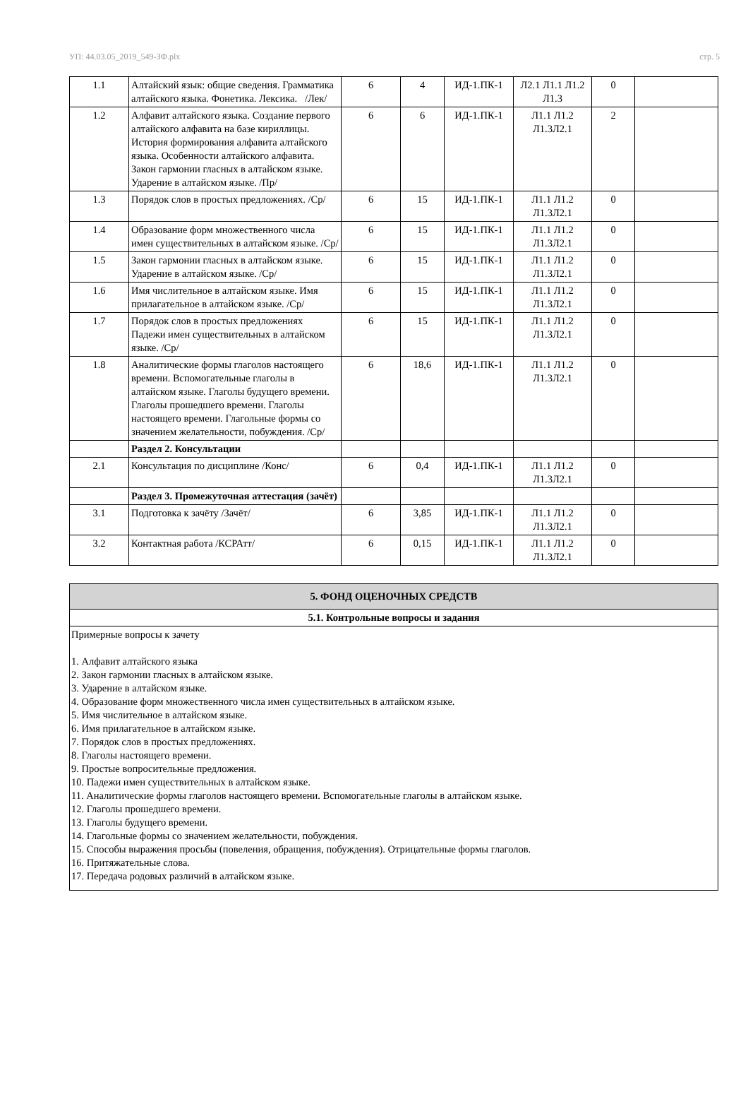УП: 44.03.05_2019_549-ЗФ.plx стр. 5
| 1.1 | Алтайский язык: общие сведения. Грамматика алтайского языка. Фонетика. Лексика. /Лек/ | 6 | 4 | ИД-1.ПК-1 | Л2.1 Л1.1 Л1.2 Л1.3 | 0 | |
| 1.2 | Алфавит алтайского языка. Создание первого алтайского алфавита на базе кириллицы. История формирования алфавита алтайского языка. Особенности алтайского алфавита. Закон гармонии гласных в алтайском языке. Ударение в алтайском языке. /Пр/ | 6 | 6 | ИД-1.ПК-1 | Л1.1 Л1.2 Л1.3Л2.1 | 2 | |
| 1.3 | Порядок слов в простых предложениях. /Ср/ | 6 | 15 | ИД-1.ПК-1 | Л1.1 Л1.2 Л1.3Л2.1 | 0 | |
| 1.4 | Образование форм множественного числа имен существительных в алтайском языке. /Ср/ | 6 | 15 | ИД-1.ПК-1 | Л1.1 Л1.2 Л1.3Л2.1 | 0 | |
| 1.5 | Закон гармонии гласных в алтайском языке. Ударение в алтайском языке. /Ср/ | 6 | 15 | ИД-1.ПК-1 | Л1.1 Л1.2 Л1.3Л2.1 | 0 | |
| 1.6 | Имя числительное в алтайском языке. Имя прилагательное в алтайском языке. /Ср/ | 6 | 15 | ИД-1.ПК-1 | Л1.1 Л1.2 Л1.3Л2.1 | 0 | |
| 1.7 | Порядок слов в простых предложениях Падежи имен существительных в алтайском языке. /Ср/ | 6 | 15 | ИД-1.ПК-1 | Л1.1 Л1.2 Л1.3Л2.1 | 0 | |
| 1.8 | Аналитические формы глаголов настоящего времени. Вспомогательные глаголы в алтайском языке. Глаголы будущего времени. Глаголы прошедшего времени. Глаголы настоящего времени. Глагольные формы со значением желательности, побуждения. /Ср/ | 6 | 18,6 | ИД-1.ПК-1 | Л1.1 Л1.2 Л1.3Л2.1 | 0 | |
| | Раздел 2. Консультации | | | | | | |
| 2.1 | Консультация по дисциплине /Конс/ | 6 | 0,4 | ИД-1.ПК-1 | Л1.1 Л1.2 Л1.3Л2.1 | 0 | |
| | Раздел 3. Промежуточная аттестация (зачёт) | | | | | | |
| 3.1 | Подготовка к зачёту /Зачёт/ | 6 | 3,85 | ИД-1.ПК-1 | Л1.1 Л1.2 Л1.3Л2.1 | 0 | |
| 3.2 | Контактная работа /КСРАтт/ | 6 | 0,15 | ИД-1.ПК-1 | Л1.1 Л1.2 Л1.3Л2.1 | 0 | |
| 5. ФОНД ОЦЕНОЧНЫХ СРЕДСТВ |
| 5.1. Контрольные вопросы и задания |
| Примерные вопросы к зачету 1. Алфавит алтайского языка 2. Закон гармонии гласных в алтайском языке. 3. Ударение в алтайском языке. 4. Образование форм множественного числа имен существительных в алтайском языке. 5. Имя числительное в алтайском языке. 6. Имя прилагательное в алтайском языке. 7. Порядок слов в простых предложениях. 8. Глаголы настоящего времени. 9. Простые вопросительные предложения. 10. Падежи имен существительных в алтайском языке. 11. Аналитические формы глаголов настоящего времени. Вспомогательные глаголы в алтайском языке. 12. Глаголы прошедшего времени. 13. Глаголы будущего времени. 14. Глагольные формы со значением желательности, побуждения. 15. Способы выражения просьбы (повеления, обращения, побуждения). Отрицательные формы глаголов. 16. Притяжательные слова. 17. Передача родовых различий в алтайском языке. |